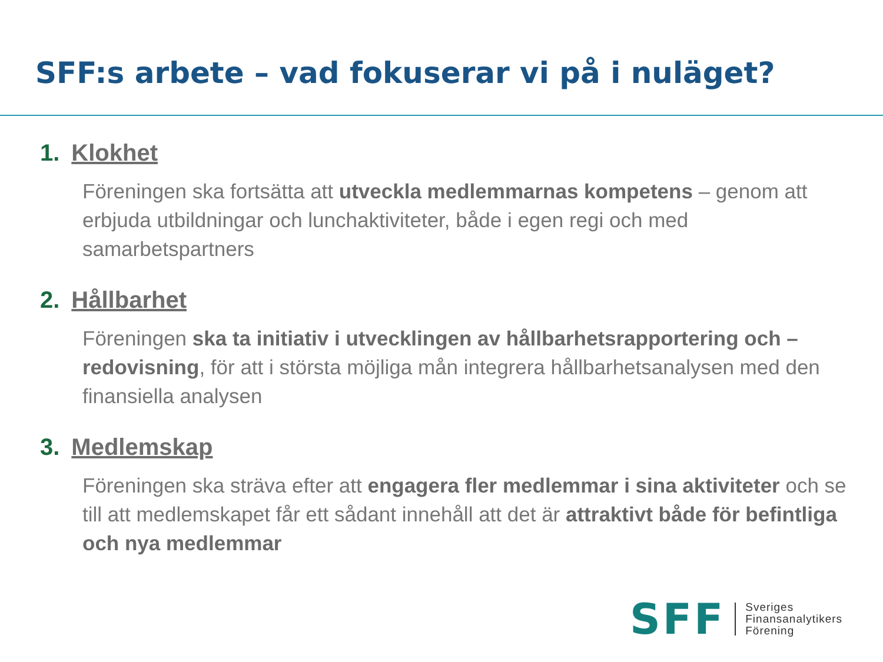SFF:s arbete – vad fokuserar vi på i nuläget?
1. Klokhet
Föreningen ska fortsätta att utveckla medlemmarnas kompetens – genom att erbjuda utbildningar och lunchaktiviteter, både i egen regi och med samarbetspartners
2. Hållbarhet
Föreningen ska ta initiativ i utvecklingen av hållbarhetsrapportering och –redovisning, för att i största möjliga mån integrera hållbarhetsanalysen med den finansiella analysen
3. Medlemskap
Föreningen ska sträva efter att engagera fler medlemmar i sina aktiviteter och se till att medlemskapet får ett sådant innehåll att det är attraktivt både för befintliga och nya medlemmar
SFF
Sveriges
Finansanalytikers
Förening